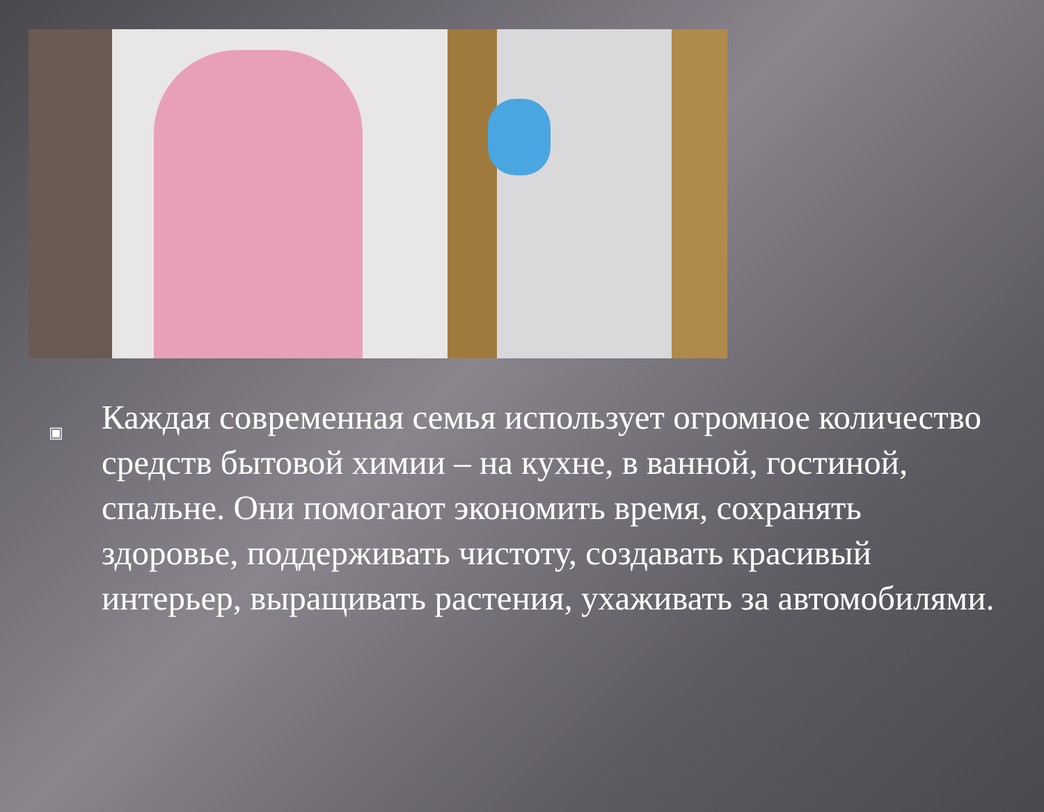▣
Каждая современная семья использует огромное количество средств бытовой химии – на кухне, в ванной, гостиной, спальне. Они помогают экономить время, сохранять здоровье, поддерживать чистоту, создавать красивый интерьер, выращивать растения, ухаживать за автомобилями.